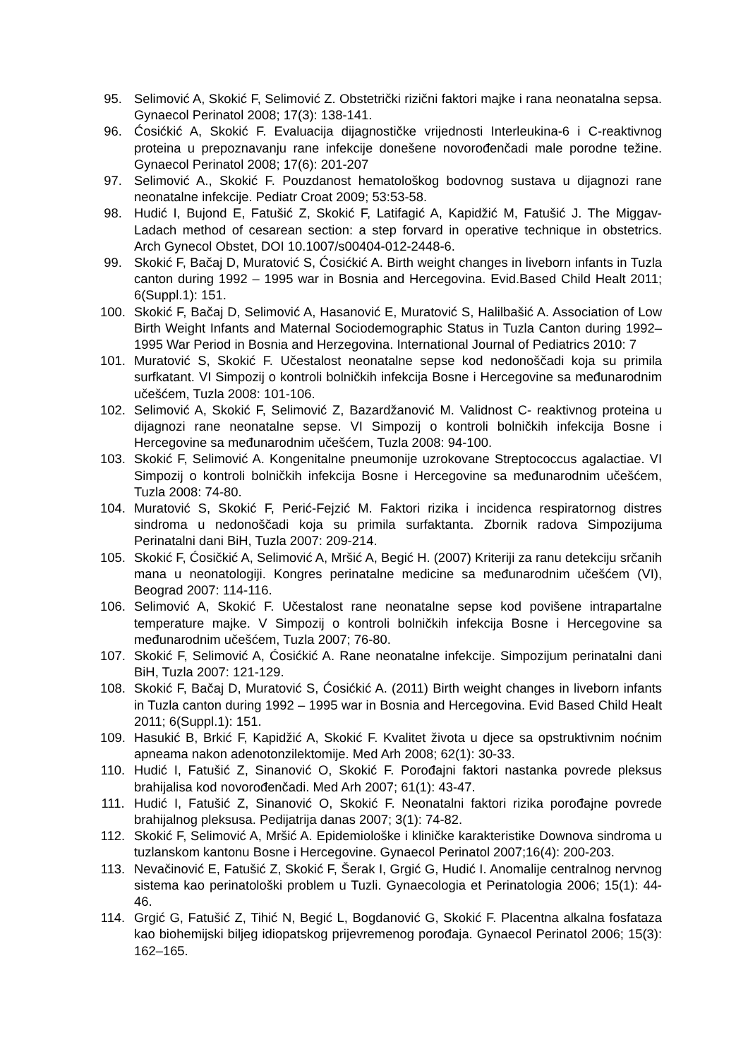95. Selimović A, Skokić F, Selimović Z. Obstetrički rizični faktori majke i rana neonatalna sepsa. Gynaecol Perinatol 2008; 17(3): 138-141.
96. Ćosićkić A, Skokić F. Evaluacija dijagnostičke vrijednosti Interleukina-6 i C-reaktivnog proteina u prepoznavanju rane infekcije donešene novorođenčadi male porodne težine. Gynaecol Perinatol 2008; 17(6): 201-207
97. Selimović A., Skokić F. Pouzdanost hematološkog bodovnog sustava u dijagnozi rane neonatalne infekcije. Pediatr Croat 2009; 53:53-58.
98. Hudić I, Bujond E, Fatušić Z, Skokić F, Latifagić A, Kapidžić M, Fatušić J. The Miggav-Ladach method of cesarean section: a step forvard in operative technique in obstetrics. Arch Gynecol Obstet, DOI 10.1007/s00404-012-2448-6.
99. Skokić F, Bačaj D, Muratović S, Ćosićkić A. Birth weight changes in liveborn infants in Tuzla canton during 1992 – 1995 war in Bosnia and Hercegovina. Evid.Based Child Healt 2011; 6(Suppl.1): 151.
100. Skokić F, Bačaj D, Selimović A, Hasanović E, Muratović S, Halilbašić A. Association of Low Birth Weight Infants and Maternal Sociodemographic Status in Tuzla Canton during 1992–1995 War Period in Bosnia and Herzegovina. International Journal of Pediatrics 2010: 7
101. Muratović S, Skokić F. Učestalost neonatalne sepse kod nedonoščadi koja su primila surfkatant. VI Simpozij o kontroli bolničkih infekcija Bosne i Hercegovine sa međunarodnim učešćem, Tuzla 2008: 101-106.
102. Selimović A, Skokić F, Selimović Z, Bazardžanović M. Validnost C- reaktivnog proteina u dijagnozi rane neonatalne sepse. VI Simpozij o kontroli bolničkih infekcija Bosne i Hercegovine sa međunarodnim učešćem, Tuzla 2008: 94-100.
103. Skokić F, Selimović A. Kongenitalne pneumonije uzrokovane Streptococcus agalactiae. VI Simpozij o kontroli bolničkih infekcija Bosne i Hercegovine sa međunarodnim učešćem, Tuzla 2008: 74-80.
104. Muratović S, Skokić F, Perić-Fejzić M. Faktori rizika i incidenca respiratornog distres sindroma u nedonoščadi koja su primila surfaktanta. Zbornik radova Simpozijuma Perinatalni dani BiH, Tuzla 2007: 209-214.
105. Skokić F, Ćosičkić A, Selimović A, Mršić A, Begić H. (2007) Kriteriji za ranu detekciju srčanih mana u neonatologiji. Kongres perinatalne medicine sa međunarodnim učešćem (VI), Beograd 2007: 114-116.
106. Selimović A, Skokić F. Učestalost rane neonatalne sepse kod povišene intrapartalne temperature majke. V Simpozij o kontroli bolničkih infekcija Bosne i Hercegovine sa međunarodnim učešćem, Tuzla 2007; 76-80.
107. Skokić F, Selimović A, Ćosićkić A. Rane neonatalne infekcije. Simpozijum perinatalni dani BiH, Tuzla 2007: 121-129.
108. Skokić F, Bačaj D, Muratović S, Ćosićkić A. (2011) Birth weight changes in liveborn infants in Tuzla canton during 1992 – 1995 war in Bosnia and Hercegovina. Evid Based Child Healt 2011; 6(Suppl.1): 151.
109. Hasukić B, Brkić F, Kapidžić A, Skokić F. Kvalitet života u djece sa opstruktivnim noćnim apneama nakon adenotonzilektomije. Med Arh 2008; 62(1): 30-33.
110. Hudić I, Fatušić Z, Sinanović O, Skokić F. Porođajni faktori nastanka povrede pleksus brahijalisa kod novorođenčadi. Med Arh 2007; 61(1): 43-47.
111. Hudić I, Fatušić Z, Sinanović O, Skokić F. Neonatalni faktori rizika porođajne povrede brahijalnog pleksusa. Pedijatrija danas 2007; 3(1): 74-82.
112. Skokić F, Selimović A, Mršić A. Epidemiološke i kliničke karakteristike Downova sindroma u tuzlanskom kantonu Bosne i Hercegovine. Gynaecol Perinatol 2007;16(4): 200-203.
113. Nevačinović E, Fatušić Z, Skokić F, Šerak I, Grgić G, Hudić I. Anomalije centralnog nervnog sistema kao perinatološki problem u Tuzli. Gynaecologia et Perinatologia 2006; 15(1): 44-46.
114. Grgić G, Fatušić Z, Tihić N, Begić L, Bogdanović G, Skokić F. Placentna alkalna fosfataza kao biohemijski biljeg idiopatskog prijevremenog porođaja. Gynaecol Perinatol 2006; 15(3): 162–165.